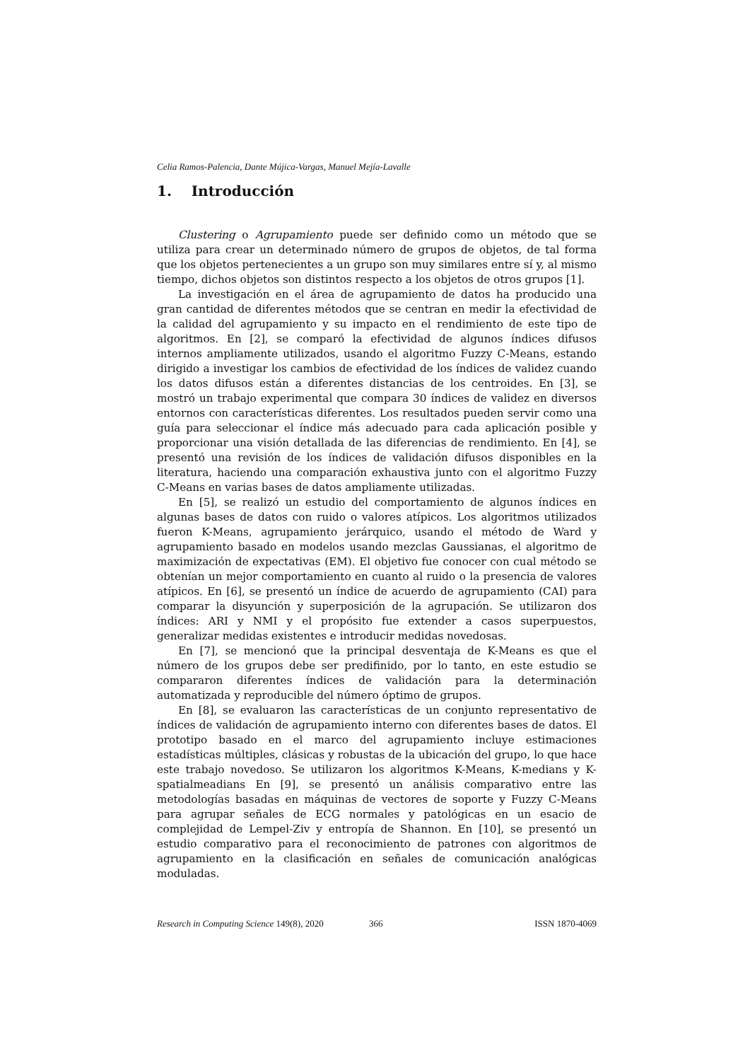Celia Ramos-Palencia, Dante Mújica-Vargas, Manuel Mejía-Lavalle
1. Introducción
Clustering o Agrupamiento puede ser definido como un método que se utiliza para crear un determinado número de grupos de objetos, de tal forma que los objetos pertenecientes a un grupo son muy similares entre sí y, al mismo tiempo, dichos objetos son distintos respecto a los objetos de otros grupos [1].
La investigación en el área de agrupamiento de datos ha producido una gran cantidad de diferentes métodos que se centran en medir la efectividad de la calidad del agrupamiento y su impacto en el rendimiento de este tipo de algoritmos. En [2], se comparó la efectividad de algunos índices difusos internos ampliamente utilizados, usando el algoritmo Fuzzy C-Means, estando dirigido a investigar los cambios de efectividad de los índices de validez cuando los datos difusos están a diferentes distancias de los centroides. En [3], se mostró un trabajo experimental que compara 30 índices de validez en diversos entornos con características diferentes. Los resultados pueden servir como una guía para seleccionar el índice más adecuado para cada aplicación posible y proporcionar una visión detallada de las diferencias de rendimiento. En [4], se presentó una revisión de los índices de validación difusos disponibles en la literatura, haciendo una comparación exhaustiva junto con el algoritmo Fuzzy C-Means en varias bases de datos ampliamente utilizadas.
En [5], se realizó un estudio del comportamiento de algunos índices en algunas bases de datos con ruido o valores atípicos. Los algoritmos utilizados fueron K-Means, agrupamiento jerárquico, usando el método de Ward y agrupamiento basado en modelos usando mezclas Gaussianas, el algoritmo de maximización de expectativas (EM). El objetivo fue conocer con cual método se obtenían un mejor comportamiento en cuanto al ruido o la presencia de valores atípicos. En [6], se presentó un índice de acuerdo de agrupamiento (CAI) para comparar la disyunción y superposición de la agrupación. Se utilizaron dos índices: ARI y NMI y el propósito fue extender a casos superpuestos, generalizar medidas existentes e introducir medidas novedosas.
En [7], se mencionó que la principal desventaja de K-Means es que el número de los grupos debe ser predifinido, por lo tanto, en este estudio se compararon diferentes índices de validación para la determinación automatizada y reproducible del número óptimo de grupos.
En [8], se evaluaron las características de un conjunto representativo de índices de validación de agrupamiento interno con diferentes bases de datos. El prototipo basado en el marco del agrupamiento incluye estimaciones estadísticas múltiples, clásicas y robustas de la ubicación del grupo, lo que hace este trabajo novedoso. Se utilizaron los algoritmos K-Means, K-medians y K-spatialmeadians En [9], se presentó un análisis comparativo entre las metodologías basadas en máquinas de vectores de soporte y Fuzzy C-Means para agrupar señales de ECG normales y patológicas en un esacio de complejidad de Lempel-Ziv y entropía de Shannon. En [10], se presentó un estudio comparativo para el reconocimiento de patrones con algoritmos de agrupamiento en la clasificación en señales de comunicación analógicas moduladas.
Research in Computing Science 149(8), 2020 366 ISSN 1870-4069